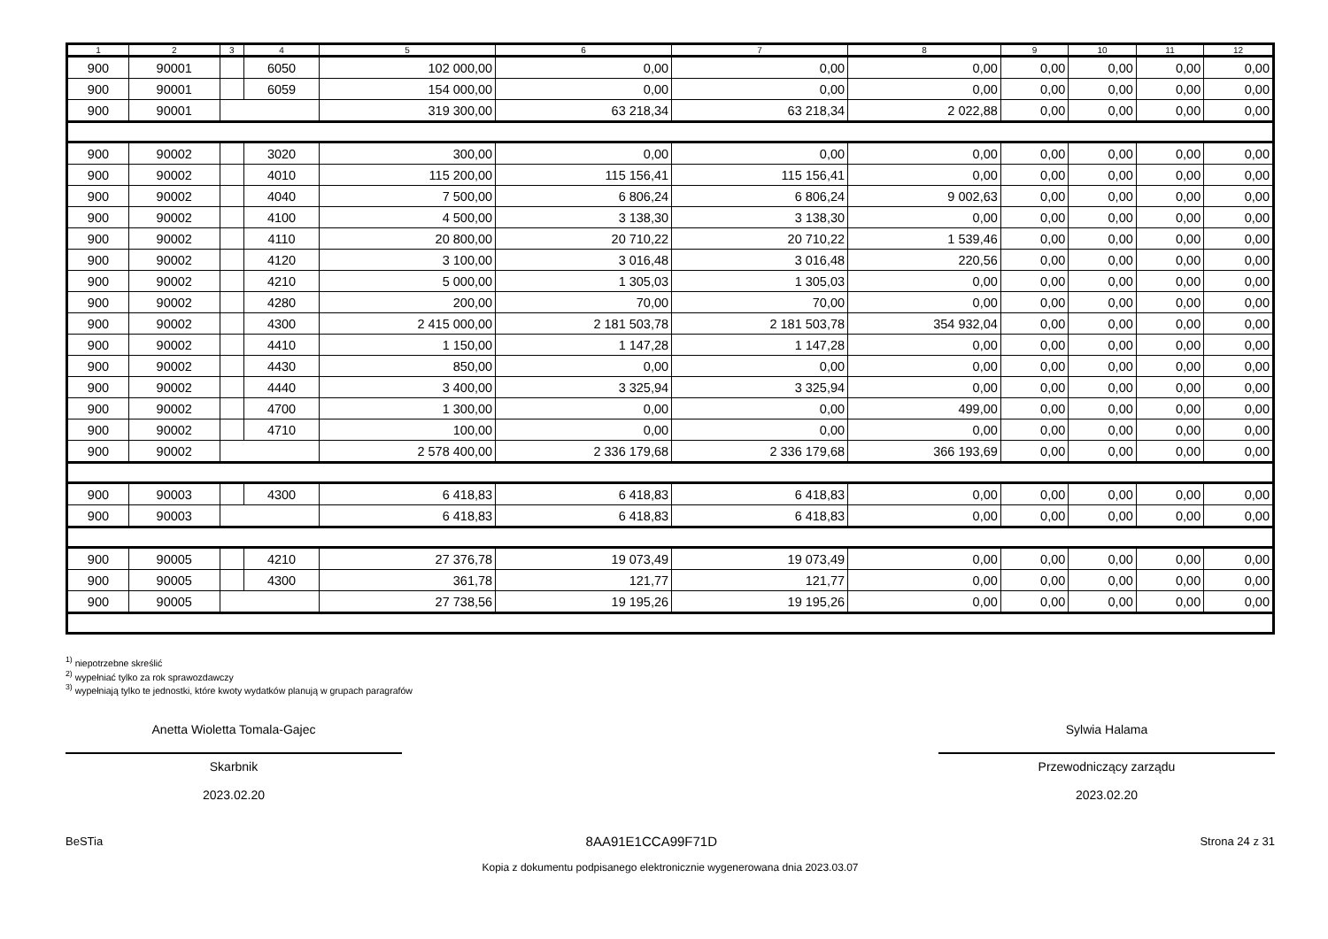| 1 | 2 | 3 | 4 | 5 | 6 | 7 | 8 | 9 | 10 | 11 | 12 |
| --- | --- | --- | --- | --- | --- | --- | --- | --- | --- | --- | --- |
| 900 | 90001 | | 6050 | 102 000,00 | 0,00 | 0,00 | 0,00 | 0,00 | 0,00 | 0,00 | 0,00 |
| 900 | 90001 | | 6059 | 154 000,00 | 0,00 | 0,00 | 0,00 | 0,00 | 0,00 | 0,00 | 0,00 |
| 900 | 90001 | | | 319 300,00 | 63 218,34 | 63 218,34 | 2 022,88 | 0,00 | 0,00 | 0,00 | 0,00 |
| 900 | 90002 | | 3020 | 300,00 | 0,00 | 0,00 | 0,00 | 0,00 | 0,00 | 0,00 | 0,00 |
| 900 | 90002 | | 4010 | 115 200,00 | 115 156,41 | 115 156,41 | 0,00 | 0,00 | 0,00 | 0,00 | 0,00 |
| 900 | 90002 | | 4040 | 7 500,00 | 6 806,24 | 6 806,24 | 9 002,63 | 0,00 | 0,00 | 0,00 | 0,00 |
| 900 | 90002 | | 4100 | 4 500,00 | 3 138,30 | 3 138,30 | 0,00 | 0,00 | 0,00 | 0,00 | 0,00 |
| 900 | 90002 | | 4110 | 20 800,00 | 20 710,22 | 20 710,22 | 1 539,46 | 0,00 | 0,00 | 0,00 | 0,00 |
| 900 | 90002 | | 4120 | 3 100,00 | 3 016,48 | 3 016,48 | 220,56 | 0,00 | 0,00 | 0,00 | 0,00 |
| 900 | 90002 | | 4210 | 5 000,00 | 1 305,03 | 1 305,03 | 0,00 | 0,00 | 0,00 | 0,00 | 0,00 |
| 900 | 90002 | | 4280 | 200,00 | 70,00 | 70,00 | 0,00 | 0,00 | 0,00 | 0,00 | 0,00 |
| 900 | 90002 | | 4300 | 2 415 000,00 | 2 181 503,78 | 2 181 503,78 | 354 932,04 | 0,00 | 0,00 | 0,00 | 0,00 |
| 900 | 90002 | | 4410 | 1 150,00 | 1 147,28 | 1 147,28 | 0,00 | 0,00 | 0,00 | 0,00 | 0,00 |
| 900 | 90002 | | 4430 | 850,00 | 0,00 | 0,00 | 0,00 | 0,00 | 0,00 | 0,00 | 0,00 |
| 900 | 90002 | | 4440 | 3 400,00 | 3 325,94 | 3 325,94 | 0,00 | 0,00 | 0,00 | 0,00 | 0,00 |
| 900 | 90002 | | 4700 | 1 300,00 | 0,00 | 0,00 | 499,00 | 0,00 | 0,00 | 0,00 | 0,00 |
| 900 | 90002 | | 4710 | 100,00 | 0,00 | 0,00 | 0,00 | 0,00 | 0,00 | 0,00 | 0,00 |
| 900 | 90002 | | | 2 578 400,00 | 2 336 179,68 | 2 336 179,68 | 366 193,69 | 0,00 | 0,00 | 0,00 | 0,00 |
| 900 | 90003 | | 4300 | 6 418,83 | 6 418,83 | 6 418,83 | 0,00 | 0,00 | 0,00 | 0,00 | 0,00 |
| 900 | 90003 | | | 6 418,83 | 6 418,83 | 6 418,83 | 0,00 | 0,00 | 0,00 | 0,00 | 0,00 |
| 900 | 90005 | | 4210 | 27 376,78 | 19 073,49 | 19 073,49 | 0,00 | 0,00 | 0,00 | 0,00 | 0,00 |
| 900 | 90005 | | 4300 | 361,78 | 121,77 | 121,77 | 0,00 | 0,00 | 0,00 | 0,00 | 0,00 |
| 900 | 90005 | | | 27 738,56 | 19 195,26 | 19 195,26 | 0,00 | 0,00 | 0,00 | 0,00 | 0,00 |
<sup>1)</sup> niepotrzebne skreślić
<sup>2)</sup> wypełniać tylko za rok sprawozdawczy
<sup>3)</sup> wypełniają tylko te jednostki, które kwoty wydatków planują w grupach paragrafów
Anetta Wioletta Tomala-Gajec
Skarbnik
2023.02.20
Sylwia Halama
Przewodniczący zarządu
2023.02.20
BeSTia 8AA91E1CCA99F71D Strona 24 z 31
Kopia z dokumentu podpisanego elektronicznie wygenerowana dnia 2023.03.07